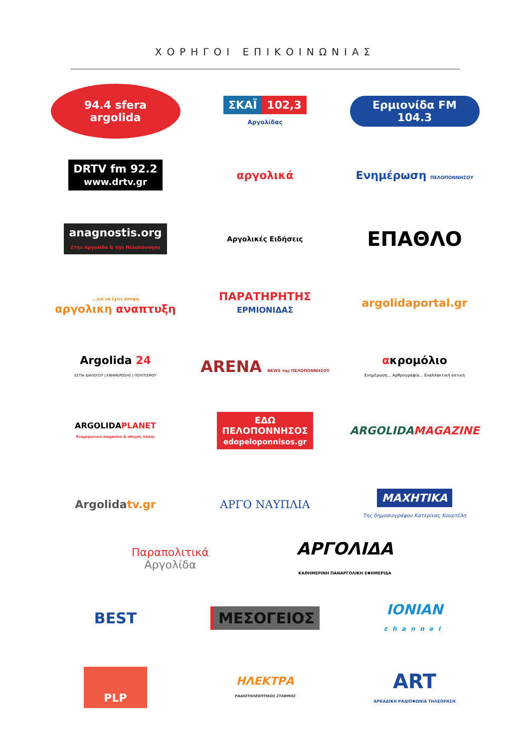ΧΟΡΗΓΟΙ ΕΠΙΚΟΙΝΩΝΙΑΣ
94.4 sfera argolida
ΣΚΑΪ 102,3
Αργολίδας
Ερμιονίδα FM 104.3
DRTV fm 92.2
www.drtv.gr
αργολικά
Ενημέρωση ΠΕΛΟΠΟΝΝΗΣΟΥ
anagnostis.org
Στην Αργολίδα & την Πελοπόννησο
Αργολικές Ειδήσεις
ΕΠΑΘΛΟ
...για να έχεις άποψη
αργολικη αναπτυξη
ΠΑΡΑΤΗΡΗΤΗΣ
ΕΡΜΙΟΝΙΔΑΣ
argolidaportal.gr
Argolida 24
ΕΣΤΙΑ ΔΙΑΛΟΓΟΥ | ΕΝΗΜΕΡΩΣΗΣ | ΠΟΛΙΤΙΣΜΟΥ
ARENA NEWS της ΠΕΛΟΠΟΝΝΗΣΟΥ
ακρομόλιο
Ενημέρωση... Αρθρογραφία... Εναλλακτική οπτική
ARGOLIDAPLANET
Ενημερωτικό magazino & οδηγός πόλης
ΕΔΩ
ΠΕΛΟΠΟΝΝΗΣΟΣ
edopeloponnisos.gr
ARGOLIDAMAGAZINE
Argolidatv.gr ΑΡΓΟ ΝΑΥΠΛΙΑ
ΜΑΧΗΤΙΚΑ
Της δημοσιογράφου Κατερίνας Κουρτέλη
Παραπολιτικά
Αργολίδα
ΑΡΓΟΛΙΔΑ
ΚΑΘΗΜΕΡΙΝΗ ΠΑΝΑΡΓΟΛΙΚΗ ΕΦΗΜΕΡΙΔΑ
BEST
ΜΕΣΟΓΕΙΟΣ
IONIAN
channel
PLP
ΗΛΕΚΤΡΑ
ΡΑΔΙΟΤΗΛΕΟΠΤΙΚΟΣ ΣΤΑΘΜΟΣ
ART
ΑΡΚΑΔΙΚΗ ΡΑΔΙΟΦΩΝΙΑ ΤΗΛΕΟΡΑΣΗ